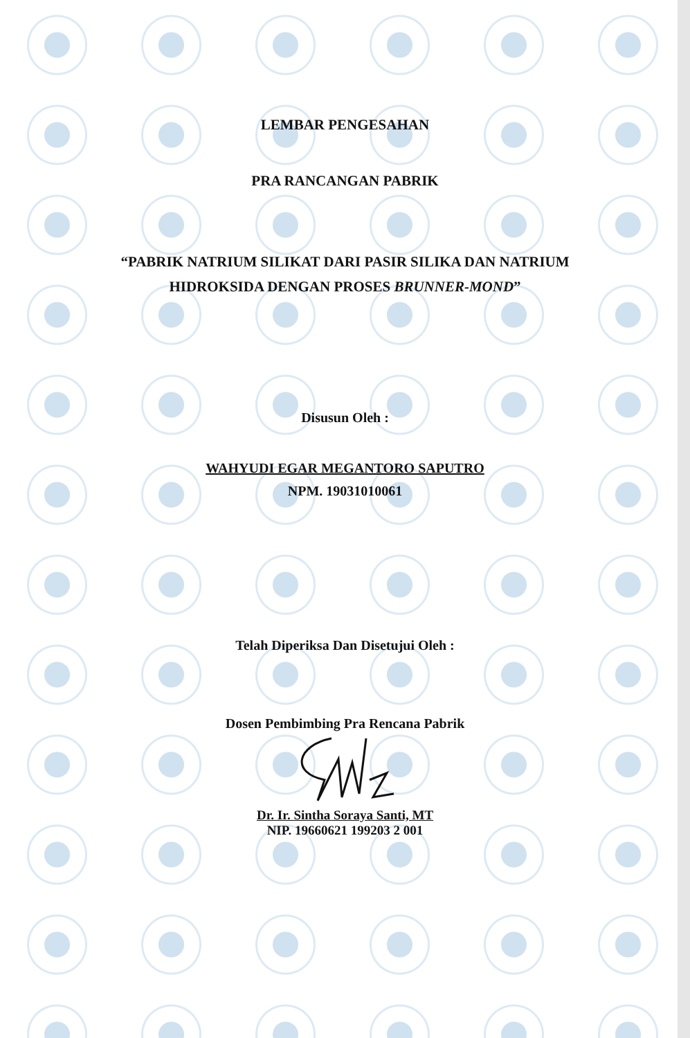LEMBAR PENGESAHAN
PRA RANCANGAN PABRIK
“PABRIK NATRIUM SILIKAT DARI PASIR SILIKA DAN NATRIUM
HIDROKSIDA DENGAN PROSES BRUNNER-MOND”
Disusun Oleh :
WAHYUDI EGAR MEGANTORO SAPUTRO
NPM. 19031010061
Telah Diperiksa Dan Disetujui Oleh :
Dosen Pembimbing Pra Rencana Pabrik
Dr. Ir. Sintha Soraya Santi, MT
NIP. 19660621 199203 2 001